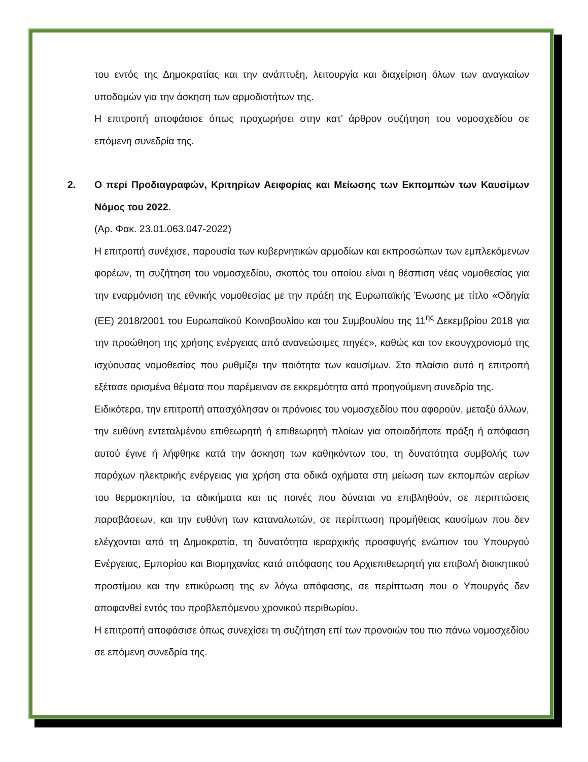του εντός της Δημοκρατίας και την ανάπτυξη, λειτουργία και διαχείριση όλων των αναγκαίων υποδομών για την άσκηση των αρμοδιοτήτων της.
Η επιτροπή αποφάσισε όπως προχωρήσει στην κατ’ άρθρον συζήτηση του νομοσχεδίου σε επόμενη συνεδρία της.
2. Ο περί Προδιαγραφών, Κριτηρίων Αειφορίας και Μείωσης των Εκπομπών των Καυσίμων Νόμος του 2022.
(Αρ. Φακ. 23.01.063.047-2022)
Η επιτροπή συνέχισε, παρουσία των κυβερνητικών αρμοδίων και εκπροσώπων των εμπλεκόμενων φορέων, τη συζήτηση του νομοσχεδίου, σκοπός του οποίου είναι η θέσπιση νέας νομοθεσίας για την εναρμόνιση της εθνικής νομοθεσίας με την πράξη της Ευρωπαϊκής Ένωσης με τίτλο «Οδηγία (ΕΕ) 2018/2001 του Ευρωπαϊκού Κοινοβουλίου και του Συμβουλίου της 11<sup>ης</sup> Δεκεμβρίου 2018 για την προώθηση της χρήσης ενέργειας από ανανεώσιμες πηγές», καθώς και τον εκσυγχρονισμό της ισχύουσας νομοθεσίας που ρυθμίζει την ποιότητα των καυσίμων. Στο πλαίσιο αυτό η επιτροπή εξέτασε ορισμένα θέματα που παρέμειναν σε εκκρεμότητα από προηγούμενη συνεδρία της.
Ειδικότερα, την επιτροπή απασχόλησαν οι πρόνοιες του νομοσχεδίου που αφορούν, μεταξύ άλλων, την ευθύνη εντεταλμένου επιθεωρητή ή επιθεωρητή πλοίων για οποιαδήποτε πράξη ή απόφαση αυτού έγινε ή λήφθηκε κατά την άσκηση των καθηκόντων του, τη δυνατότητα συμβολής των παρόχων ηλεκτρικής ενέργειας για χρήση στα οδικά οχήματα στη μείωση των εκπομπών αερίων του θερμοκηπίου, τα αδικήματα και τις ποινές που δύναται να επιβληθούν, σε περιπτώσεις παραβάσεων, και την ευθύνη των καταναλωτών, σε περίπτωση προμήθειας καυσίμων που δεν ελέγχονται από τη Δημοκρατία, τη δυνατότητα ιεραρχικής προσφυγής ενώπιον του Υπουργού Ενέργειας, Εμπορίου και Βιομηχανίας κατά απόφασης του Αρχιεπιθεωρητή για επιβολή διοικητικού προστίμου και την επικύρωση της εν λόγω απόφασης, σε περίπτωση που ο Υπουργός δεν αποφανθεί εντός του προβλεπόμενου χρονικού περιθωρίου.
Η επιτροπή αποφάσισε όπως συνεχίσει τη συζήτηση επί των προνοιών του πιο πάνω νομοσχεδίου σε επόμενη συνεδρία της.